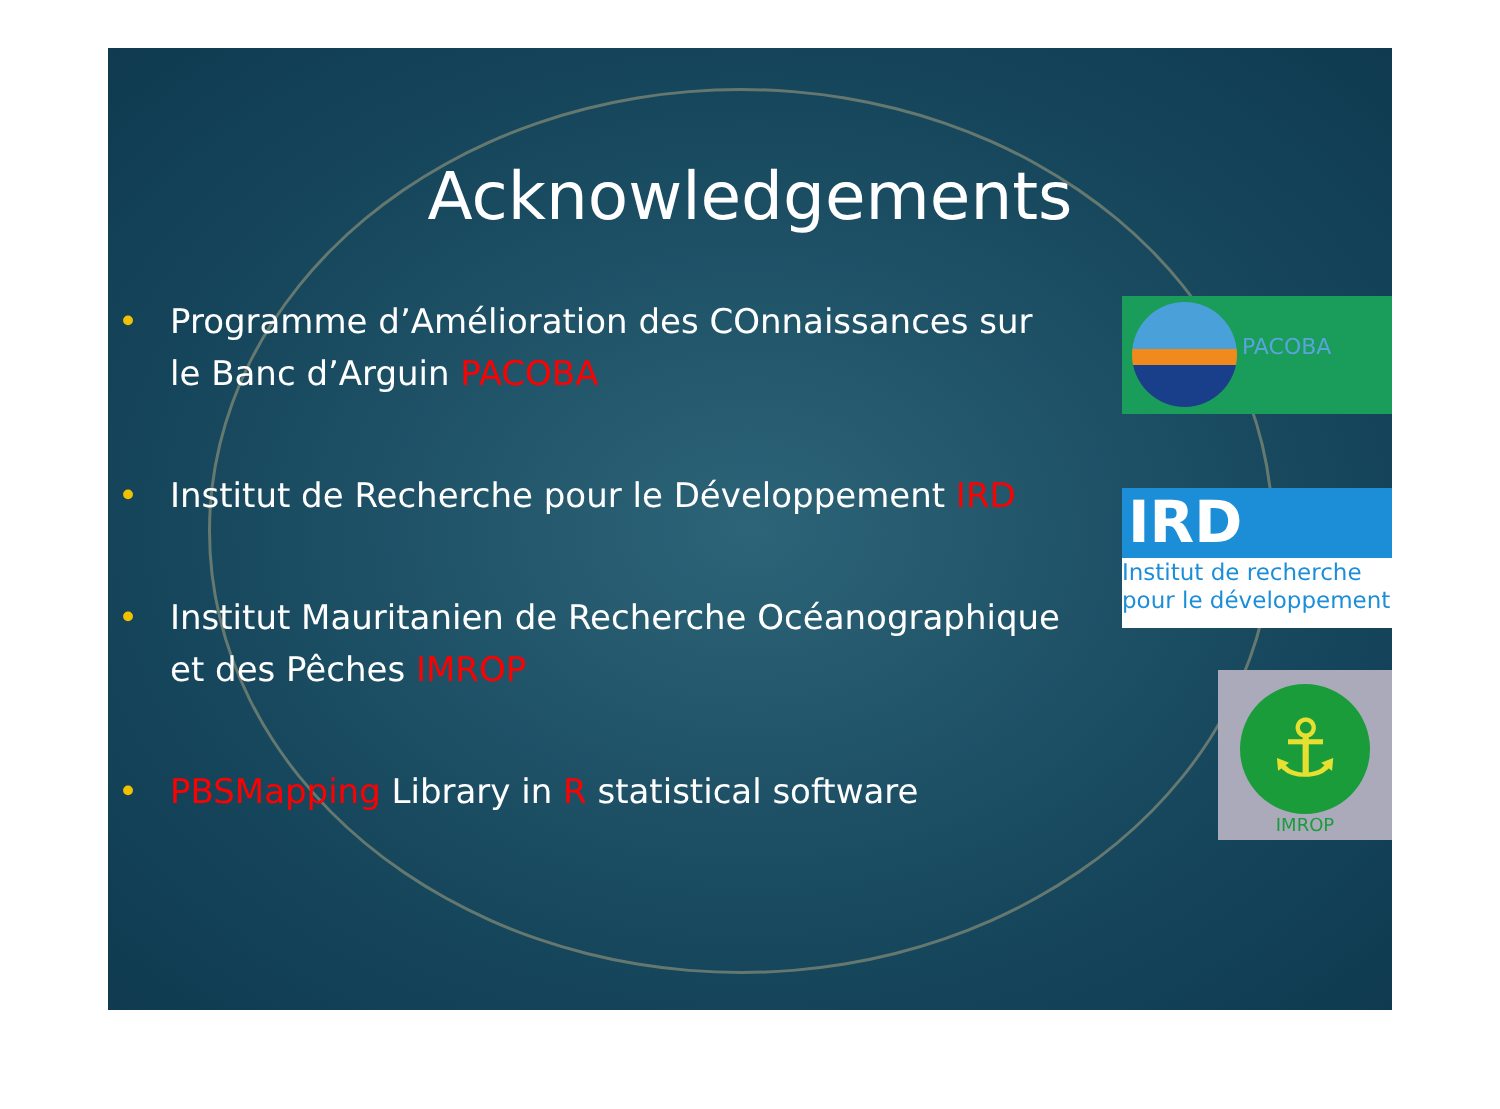Acknowledgements
• Programme d’Amélioration des COnnaissances sur le Banc d’Arguin PACOBA
• Institut de Recherche pour le Développement IRD
• Institut Mauritanien de Recherche Océanographique et des Pêches IMROP
• PBSMapping Library in R statistical software
PACOBA
IRD
Institut de recherche
pour le développement
⚓
IMROP